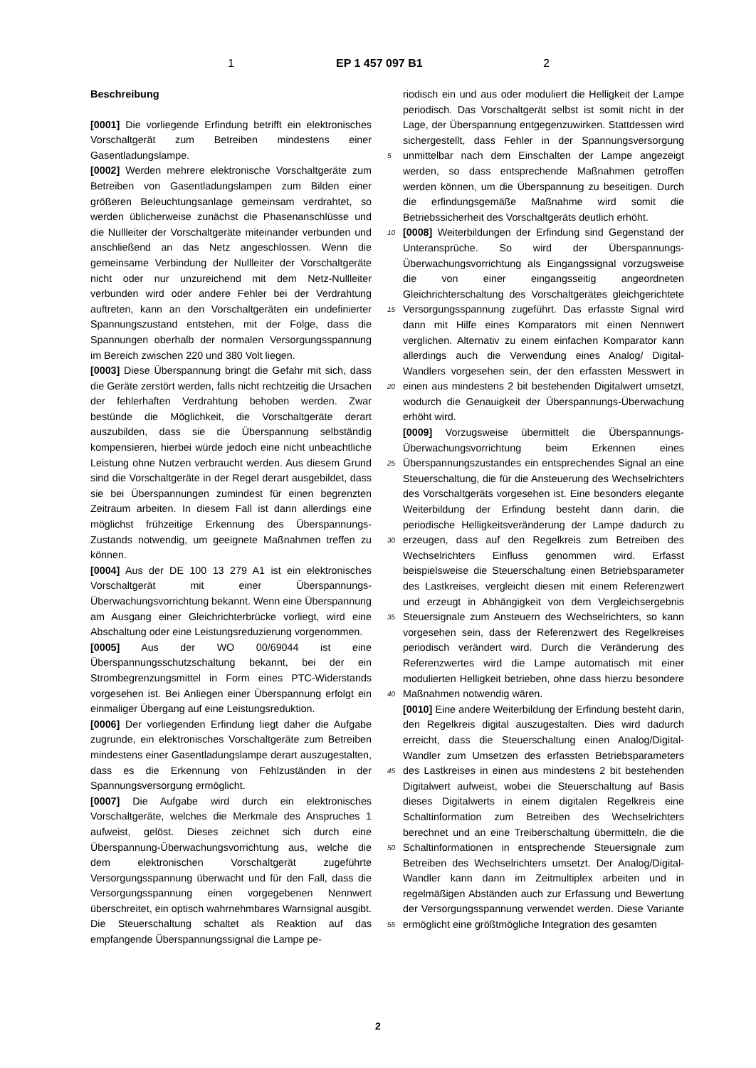1 EP 1 457 097 B1 2
Beschreibung
[0001] Die vorliegende Erfindung betrifft ein elektronisches Vorschaltgerät zum Betreiben mindestens einer Gasentladungslampe.
[0002] Werden mehrere elektronische Vorschaltgeräte zum Betreiben von Gasentladungslampen zum Bilden einer größeren Beleuchtungsanlage gemeinsam verdrahtet, so werden üblicherweise zunächst die Phasenanschlüsse und die Nullleiter der Vorschaltgeräte miteinander verbunden und anschließend an das Netz angeschlossen. Wenn die gemeinsame Verbindung der Nullleiter der Vorschaltgeräte nicht oder nur unzureichend mit dem Netz-Nullleiter verbunden wird oder andere Fehler bei der Verdrahtung auftreten, kann an den Vorschaltgeräten ein undefinierter Spannungszustand entstehen, mit der Folge, dass die Spannungen oberhalb der normalen Versorgungsspannung im Bereich zwischen 220 und 380 Volt liegen.
[0003] Diese Überspannung bringt die Gefahr mit sich, dass die Geräte zerstört werden, falls nicht rechtzeitig die Ursachen der fehlerhaften Verdrahtung behoben werden. Zwar bestünde die Möglichkeit, die Vorschaltgeräte derart auszubilden, dass sie die Überspannung selbständig kompensieren, hierbei würde jedoch eine nicht unbeachtliche Leistung ohne Nutzen verbraucht werden. Aus diesem Grund sind die Vorschaltgeräte in der Regel derart ausgebildet, dass sie bei Überspannungen zumindest für einen begrenzten Zeitraum arbeiten. In diesem Fall ist dann allerdings eine möglichst frühzeitige Erkennung des Überspannungs-Zustands notwendig, um geeignete Maßnahmen treffen zu können.
[0004] Aus der DE 100 13 279 A1 ist ein elektronisches Vorschaltgerät mit einer Überspannungs-Überwachungsvorrichtung bekannt. Wenn eine Überspannung am Ausgang einer Gleichrichterbrücke vorliegt, wird eine Abschaltung oder eine Leistungsreduzierung vorgenommen.
[0005] Aus der WO 00/69044 ist eine Überspannungsschutzschaltung bekannt, bei der ein Strombegrenzungsmittel in Form eines PTC-Widerstands vorgesehen ist. Bei Anliegen einer Überspannung erfolgt ein einmaliger Übergang auf eine Leistungsreduktion.
[0006] Der vorliegenden Erfindung liegt daher die Aufgabe zugrunde, ein elektronisches Vorschaltgeräte zum Betreiben mindestens einer Gasentladungslampe derart auszugestalten, dass es die Erkennung von Fehlzuständen in der Spannungsversorgung ermöglicht.
[0007] Die Aufgabe wird durch ein elektronisches Vorschaltgeräte, welches die Merkmale des Anspruches 1 aufweist, gelöst. Dieses zeichnet sich durch eine Überspannung-Überwachungsvorrichtung aus, welche die dem elektronischen Vorschaltgerät zugeführte Versorgungsspannung überwacht und für den Fall, dass die Versorgungsspannung einen vorgegebenen Nennwert überschreitet, ein optisch wahrnehmbares Warnsignal ausgibt. Die Steuerschaltung schaltet als Reaktion auf das empfangende Überspannungssignal die Lampe pe-
5
10
15
20
25
30
35
40
45
50
55
riodisch ein und aus oder moduliert die Helligkeit der Lampe periodisch. Das Vorschaltgerät selbst ist somit nicht in der Lage, der Überspannung entgegenzuwirken. Stattdessen wird sichergestellt, dass Fehler in der Spannungsversorgung unmittelbar nach dem Einschalten der Lampe angezeigt werden, so dass entsprechende Maßnahmen getroffen werden können, um die Überspannung zu beseitigen. Durch die erfindungsgemäße Maßnahme wird somit die Betriebssicherheit des Vorschaltgeräts deutlich erhöht.
[0008] Weiterbildungen der Erfindung sind Gegenstand der Unteransprüche. So wird der Überspannungs-Überwachungsvorrichtung als Eingangssignal vorzugsweise die von einer eingangsseitig angeordneten Gleichrichterschaltung des Vorschaltgerätes gleichgerichtete Versorgungsspannung zugeführt. Das erfasste Signal wird dann mit Hilfe eines Komparators mit einen Nennwert verglichen. Alternativ zu einem einfachen Komparator kann allerdings auch die Verwendung eines Analog/ Digital-Wandlers vorgesehen sein, der den erfassten Messwert in einen aus mindestens 2 bit bestehenden Digitalwert umsetzt, wodurch die Genauigkeit der Überspannungs-Überwachung erhöht wird.
[0009] Vorzugsweise übermittelt die Überspannungs-Überwachungsvorrichtung beim Erkennen eines Überspannungszustandes ein entsprechendes Signal an eine Steuerschaltung, die für die Ansteuerung des Wechselrichters des Vorschaltgeräts vorgesehen ist. Eine besonders elegante Weiterbildung der Erfindung besteht dann darin, die periodische Helligkeitsveränderung der Lampe dadurch zu erzeugen, dass auf den Regelkreis zum Betreiben des Wechselrichters Einfluss genommen wird. Erfasst beispielsweise die Steuerschaltung einen Betriebsparameter des Lastkreises, vergleicht diesen mit einem Referenzwert und erzeugt in Abhängigkeit von dem Vergleichsergebnis Steuersignale zum Ansteuern des Wechselrichters, so kann vorgesehen sein, dass der Referenzwert des Regelkreises periodisch verändert wird. Durch die Veränderung des Referenzwertes wird die Lampe automatisch mit einer modulierten Helligkeit betrieben, ohne dass hierzu besondere Maßnahmen notwendig wären.
[0010] Eine andere Weiterbildung der Erfindung besteht darin, den Regelkreis digital auszugestalten. Dies wird dadurch erreicht, dass die Steuerschaltung einen Analog/Digital-Wandler zum Umsetzen des erfassten Betriebsparameters des Lastkreises in einen aus mindestens 2 bit bestehenden Digitalwert aufweist, wobei die Steuerschaltung auf Basis dieses Digitalwerts in einem digitalen Regelkreis eine Schaltinformation zum Betreiben des Wechselrichters berechnet und an eine Treiberschaltung übermitteln, die die Schaltinformationen in entsprechende Steuersignale zum Betreiben des Wechselrichters umsetzt. Der Analog/Digital-Wandler kann dann im Zeitmultiplex arbeiten und in regelmäßigen Abständen auch zur Erfassung und Bewertung der Versorgungsspannung verwendet werden. Diese Variante ermöglicht eine größtmögliche Integration des gesamten
2